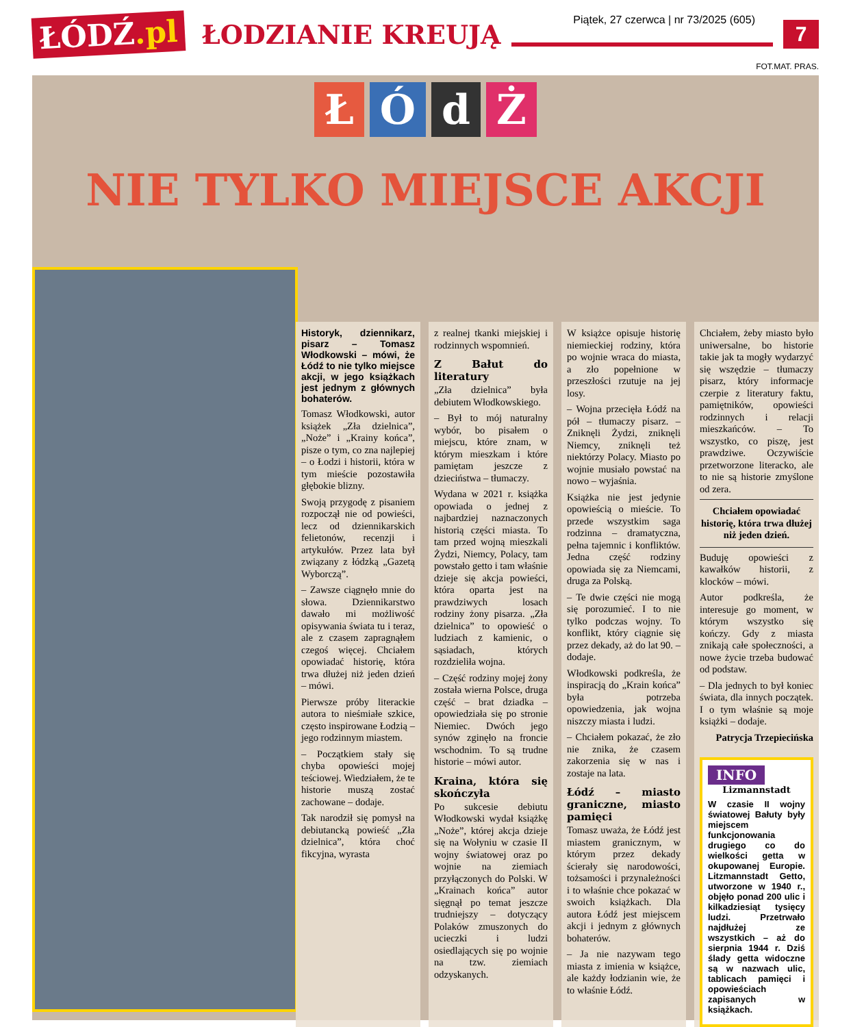ŁÓDŹ.pl
ŁODZIANIE KREUJĄ
Piątek, 27 czerwca | nr 73/2025 (605)
7
FOT.MAT. PRAS.
ŁÓdŻ
NIE TYLKO MIEJSCE AKCJI
Historyk, dziennikarz, pisarz – Tomasz Włodkowski – mówi, że Łódź to nie tylko miejsce akcji, w jego książkach jest jednym z głównych bohaterów.
Tomasz Włodkowski, autor książek „Zła dzielnica”, „Noże” i „Krainy końca”, pisze o tym, co zna najlepiej – o Łodzi i historii, która w tym mieście pozostawiła głębokie blizny.
Swoją przygodę z pisaniem rozpoczął nie od powieści, lecz od dziennikarskich felietonów, recenzji i artykułów. Przez lata był związany z łódzką „Gazetą Wyborczą”.
– Zawsze ciągnęło mnie do słowa. Dziennikarstwo dawało mi możliwość opisywania świata tu i teraz, ale z czasem zapragnąłem czegoś więcej. Chciałem opowiadać historię, która trwa dłużej niż jeden dzień – mówi.
Pierwsze próby literackie autora to nieśmiałe szkice, często inspirowane Łodzią – jego rodzinnym miastem.
– Początkiem stały się chyba opowieści mojej teściowej. Wiedziałem, że te historie muszą zostać zachowane – dodaje.
Tak narodził się pomysł na debiutancką powieść „Zła dzielnica”, która choć fikcyjna, wyrasta
z realnej tkanki miejskiej i rodzinnych wspomnień.
Z Bałut do literatury
„Zła dzielnica” była debiutem Włodkowskiego.
– Był to mój naturalny wybór, bo pisałem o miejscu, które znam, w którym mieszkam i które pamiętam jeszcze z dzieciństwa – tłumaczy.
Wydana w 2021 r. książka opowiada o jednej z najbardziej naznaczonych historią części miasta. To tam przed wojną mieszkali Żydzi, Niemcy, Polacy, tam powstało getto i tam właśnie dzieje się akcja powieści, która oparta jest na prawdziwych losach rodziny żony pisarza. „Zła dzielnica” to opowieść o ludziach z kamienic, o sąsiadach, których rozdzieliła wojna.
– Część rodziny mojej żony została wierna Polsce, druga część – brat dziadka – opowiedziała się po stronie Niemiec. Dwóch jego synów zginęło na froncie wschodnim. To są trudne historie – mówi autor.
Kraina, która się skończyła
Po sukcesie debiutu Włodkowski wydał książkę „Noże”, której akcja dzieje się na Wołyniu w czasie II wojny światowej oraz po wojnie na ziemiach przyłączonych do Polski. W „Krainach końca” autor sięgnął po temat jeszcze trudniejszy – dotyczący Polaków zmuszonych do ucieczki i ludzi osiedlających się po wojnie na tzw. ziemiach odzyskanych.
W książce opisuje historię niemieckiej rodziny, która po wojnie wraca do miasta, a zło popełnione w przeszłości rzutuje na jej losy.
– Wojna przecięła Łódź na pół – tłumaczy pisarz. – Zniknęli Żydzi, zniknęli Niemcy, zniknęli też niektórzy Polacy. Miasto po wojnie musiało powstać na nowo – wyjaśnia.
Książka nie jest jedynie opowieścią o mieście. To przede wszystkim saga rodzinna – dramatyczna, pełna tajemnic i konfliktów. Jedna część rodziny opowiada się za Niemcami, druga za Polską.
– Te dwie części nie mogą się porozumieć. I to nie tylko podczas wojny. To konflikt, który ciągnie się przez dekady, aż do lat 90. – dodaje.
Włodkowski podkreśla, że inspiracją do „Krain końca” była potrzeba opowiedzenia, jak wojna niszczy miasta i ludzi.
– Chciałem pokazać, że zło nie znika, że czasem zakorzenia się w nas i zostaje na lata.
Łódź – miasto graniczne, miasto pamięci
Tomasz uważa, że Łódź jest miastem granicznym, w którym przez dekady ścierały się narodowości, tożsamości i przynależności i to właśnie chce pokazać w swoich książkach. Dla autora Łódź jest miejscem akcji i jednym z głównych bohaterów.
– Ja nie nazywam tego miasta z imienia w książce, ale każdy łodzianin wie, że to właśnie Łódź.
Chciałem, żeby miasto było uniwersalne, bo historie takie jak ta mogły wydarzyć się wszędzie – tłumaczy pisarz, który informacje czerpie z literatury faktu, pamiętników, opowieści rodzinnych i relacji mieszkańców. – To wszystko, co piszę, jest prawdziwe. Oczywiście przetworzone literacko, ale to nie są historie zmyślone od zera.
Chciałem opowiadać historię, która trwa dłużej niż jeden dzień.
Buduję opowieści z kawałków historii, z klocków – mówi.
Autor podkreśla, że interesuje go moment, w którym wszystko się kończy. Gdy z miasta znikają całe społeczności, a nowe życie trzeba budować od podstaw.
– Dla jednych to był koniec świata, dla innych początek. I o tym właśnie są moje książki – dodaje.
Patrycja Trzepiecińska
INFO
Lizmannstadt
W czasie II wojny światowej Bałuty były miejscem funkcjonowania drugiego co do wielkości getta w okupowanej Europie. Litzmannstadt Getto, utworzone w 1940 r., objęło ponad 200 ulic i kilkadziesiąt tysięcy ludzi. Przetrwało najdłużej ze wszystkich – aż do sierpnia 1944 r. Dziś ślady getta widoczne są w nazwach ulic, tablicach pamięci i opowieściach zapisanych w książkach.